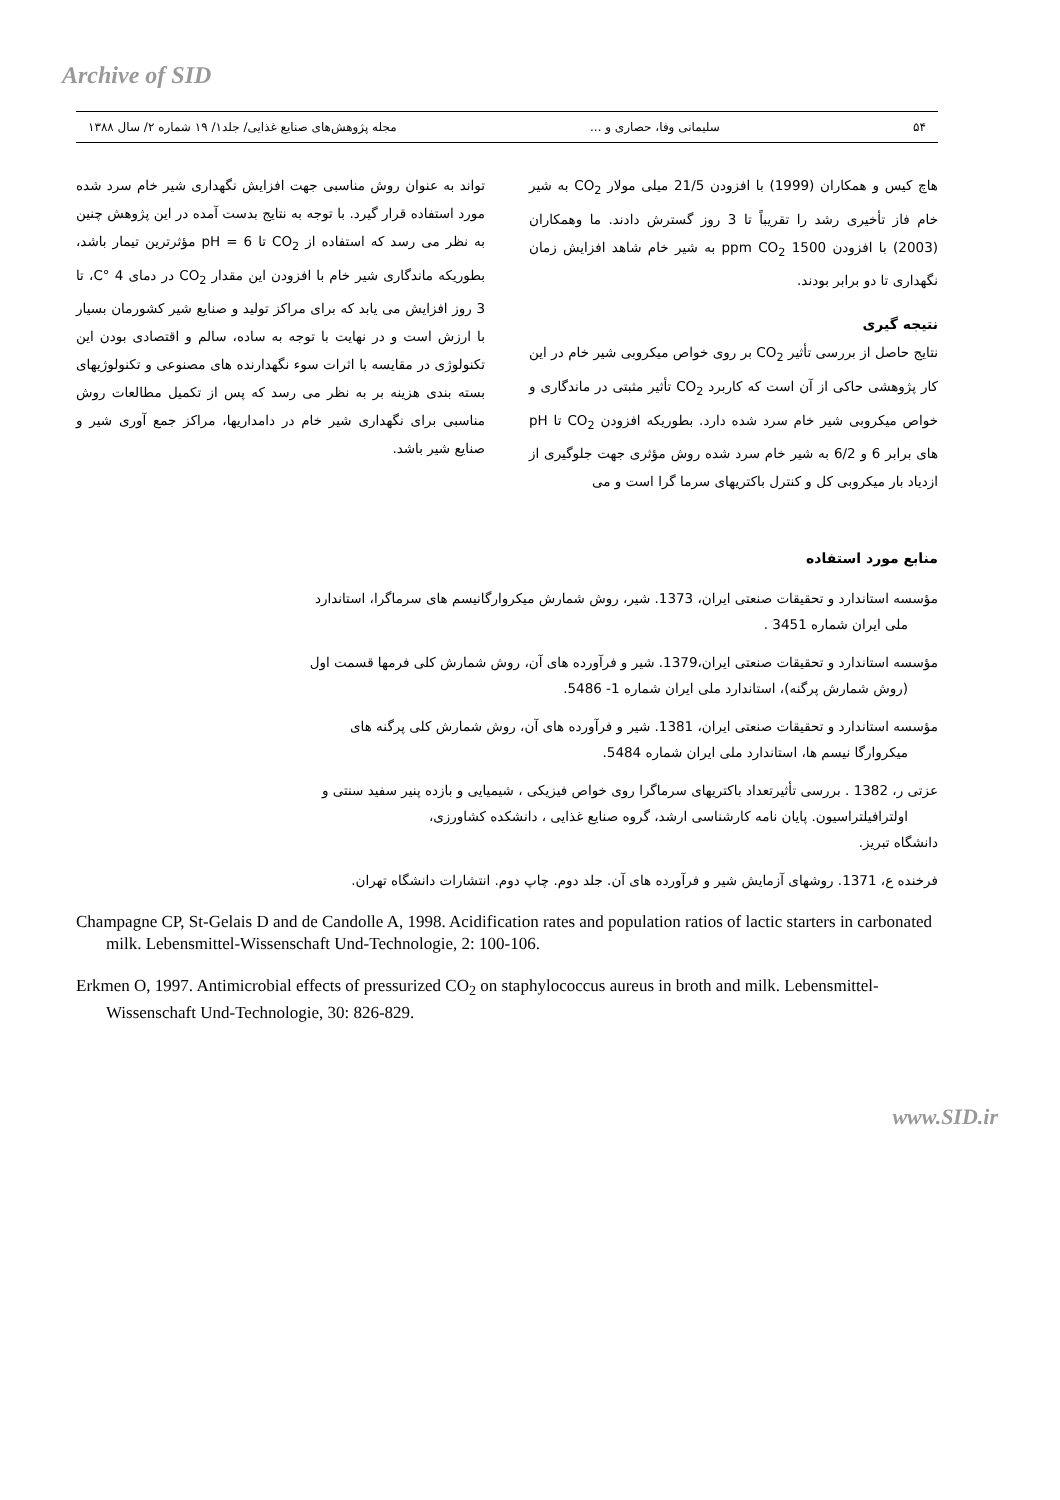Archive of SID
۵۴ سلیمانی وفا، حصاری و ... مجله پژوهش‌های صنایع غذایی/ جلد۱/ ۱۹ شماره ۲/ سال ۱۳۸۸
هاچ کیس و همکاران (1999) با افزودن 21/5 میلی مولار CO<sub>2</sub> به شیر خام فاز تأخیری رشد را تقریباً تا 3 روز گسترش دادند. ما وهمکاران (2003) با افزودن 1500 ppm CO<sub>2</sub> به شیر خام شاهد افزایش زمان نگهداری تا دو برابر بودند.
نتیجه گیری
نتایج حاصل از بررسی تأثیر CO<sub>2</sub> بر روی خواص میکروبی شیر خام در این کار پژوهشی حاکی از آن است که کاربرد CO<sub>2</sub> تأثیر مثبتی در ماندگاری و خواص میکروبی شیر خام سرد شده دارد. بطوریکه افزودن CO<sub>2</sub> تا pH های برابر 6 و 6/2 به شیر خام سرد شده روش مؤثری جهت جلوگیری از ازدیاد بار میکروبی کل و کنترل باکتریهای سرما گرا است و می
تواند به عنوان روش مناسبی جهت افزایش نگهداری شیر خام سرد شده مورد استفاده قرار گیرد. با توجه به نتایج بدست آمده در این پژوهش چنین به نظر می رسد که استفاده از CO<sub>2</sub> تا pH = 6 مؤثرترین تیمار باشد، بطوریکه ماندگاری شیر خام با افزودن این مقدار CO<sub>2</sub> در دمای 4 °C، تا 3 روز افزایش می یابد که برای مراکز تولید و صنایع شیر کشورمان بسیار با ارزش است و در نهایت با توجه به ساده، سالم و اقتصادی بودن این تکنولوژی در مقایسه با اثرات سوء نگهدارنده های مصنوعی و تکنولوژیهای بسته بندی هزینه بر به نظر می رسد که پس از تکمیل مطالعات روش مناسبی برای نگهداری شیر خام در دامداریها، مراکز جمع آوری شیر و صنایع شیر باشد.
منابع مورد استفاده
مؤسسه استاندارد و تحقیقات صنعتی ایران، 1373. شیر، روش شمارش میکروارگانیسم های سرماگرا، استاندارد
ملی ایران شماره 3451 .
مؤسسه استاندارد و تحقیقات صنعتی ایران،1379. شیر و فرآورده های آن، روش شمارش کلی فرمها قسمت اول
(روش شمارش پرگنه)، استاندارد ملی ایران شماره 1- 5486.
مؤسسه استاندارد و تحقیقات صنعتی ایران، 1381. شیر و فرآورده های آن، روش شمارش کلی پرگنه های
میکروارگا نیسم ها، استاندارد ملی ایران شماره 5484.
عزتی ر، 1382 . بررسی تأثیرتعداد باکتریهای سرماگرا روی خواص فیزیکی ، شیمیایی و بازده پنیر سفید سنتی و
اولترافیلتراسیون. پایان نامه کارشناسی ارشد، گروه صنایع غذایی ، دانشکده کشاورزی،
دانشگاه تبریز.
فرخنده ع، 1371. روشهای آزمایش شیر و فرآورده های آن. جلد دوم. چاپ دوم. انتشارات دانشگاه تهران.
Champagne CP, St-Gelais D and de Candolle A, 1998. Acidification rates and population ratios of lactic starters in carbonated milk. Lebensmittel-Wissenschaft Und-Technologie, 2: 100-106.
Erkmen O, 1997. Antimicrobial effects of pressurized CO<sub>2</sub> on staphylococcus aureus in broth and milk. Lebensmittel-Wissenschaft Und-Technologie, 30: 826-829.
www.SID.ir